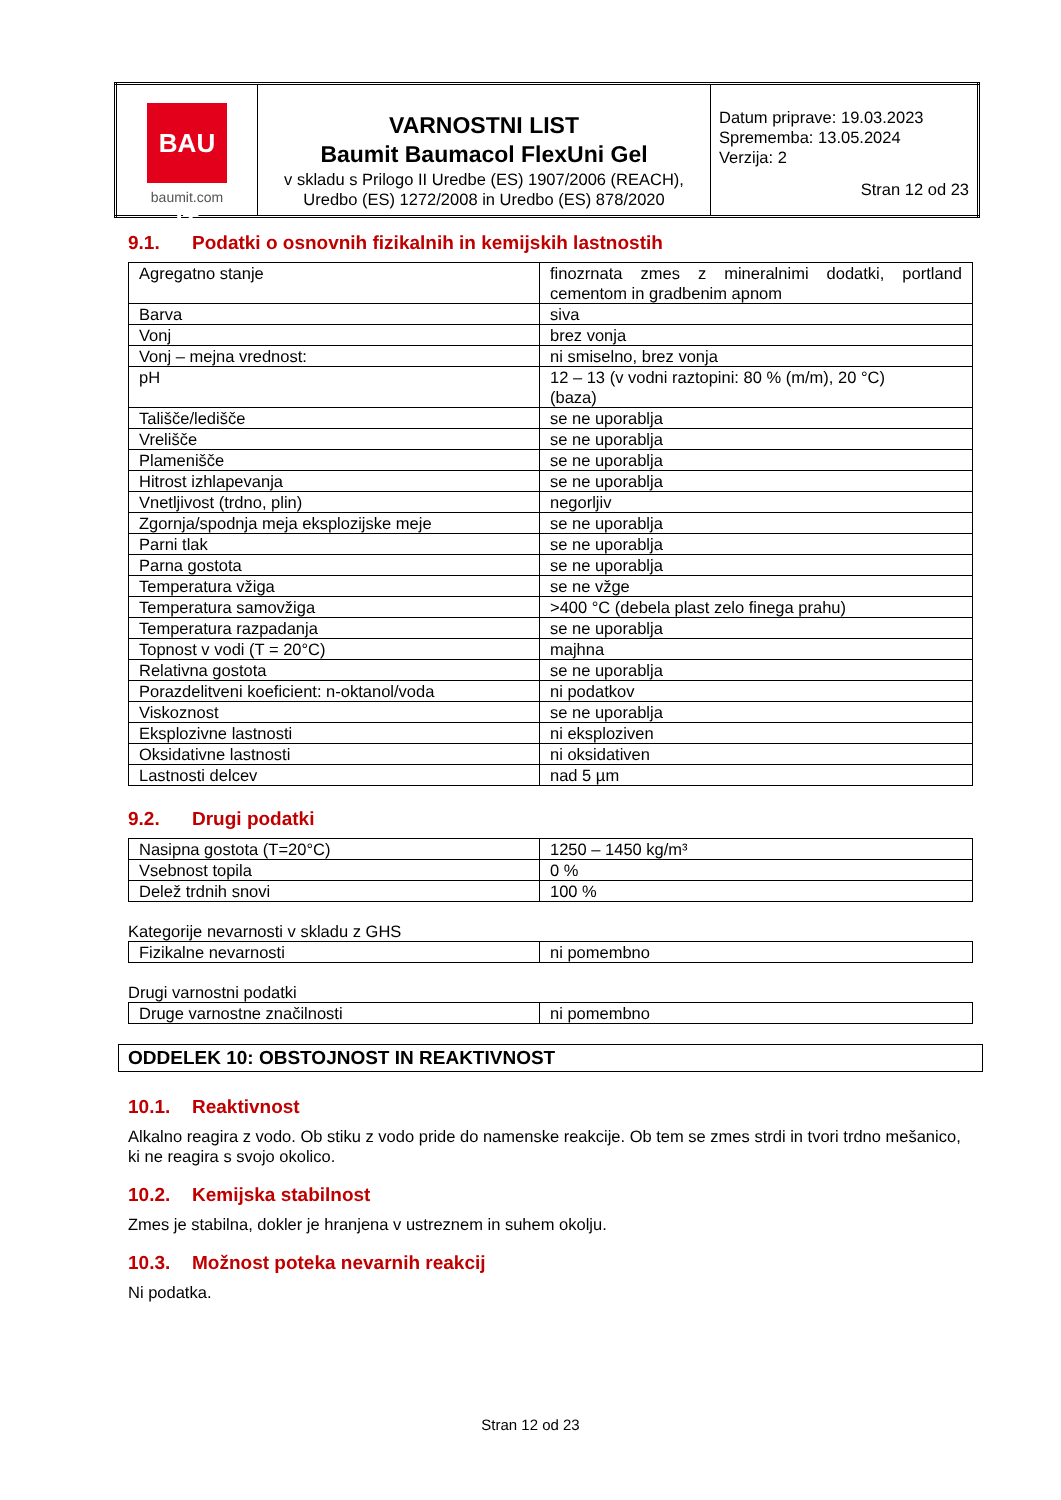| BAU IT baumit.com | VARNOSTNI LIST Baumit Baumacol FlexUni Gel v skladu s Prilogo II Uredbe (ES) 1907/2006 (REACH), Uredbo (ES) 1272/2008 in Uredbo (ES) 878/2020 | Datum priprave: 19.03.2023 Sprememba: 13.05.2024 Verzija: 2 Stran 12 od 23 |
9.1. Podatki o osnovnih fizikalnih in kemijskih lastnostih
| Agregatno stanje | finozrnata zmes z mineralnimi dodatki, portland cementom in gradbenim apnom |
| Barva | siva |
| Vonj | brez vonja |
| Vonj – mejna vrednost: | ni smiselno, brez vonja |
| pH | 12 – 13 (v vodni raztopini: 80 % (m/m), 20 °C) (baza) |
| Tališče/ledišče | se ne uporablja |
| Vrelišče | se ne uporablja |
| Plamenišče | se ne uporablja |
| Hitrost izhlapevanja | se ne uporablja |
| Vnetljivost (trdno, plin) | negorljiv |
| Zgornja/spodnja meja eksplozijske meje | se ne uporablja |
| Parni tlak | se ne uporablja |
| Parna gostota | se ne uporablja |
| Temperatura vžiga | se ne vžge |
| Temperatura samovžiga | >400 °C (debela plast zelo finega prahu) |
| Temperatura razpadanja | se ne uporablja |
| Topnost v vodi (T = 20°C) | majhna |
| Relativna gostota | se ne uporablja |
| Porazdelitveni koeficient: n-oktanol/voda | ni podatkov |
| Viskoznost | se ne uporablja |
| Eksplozivne lastnosti | ni eksploziven |
| Oksidativne lastnosti | ni oksidativen |
| Lastnosti delcev | nad 5 µm |
9.2. Drugi podatki
| Nasipna gostota (T=20°C) | 1250 – 1450 kg/m³ |
| Vsebnost topila | 0 % |
| Delež trdnih snovi | 100 % |
Kategorije nevarnosti v skladu z GHS
| Fizikalne nevarnosti | ni pomembno |
Drugi varnostni podatki
| Druge varnostne značilnosti | ni pomembno |
ODDELEK 10: OBSTOJNOST IN REAKTIVNOST
10.1. Reaktivnost
Alkalno reagira z vodo. Ob stiku z vodo pride do namenske reakcije. Ob tem se zmes strdi in tvori trdno mešanico, ki ne reagira s svojo okolico.
10.2. Kemijska stabilnost
Zmes je stabilna, dokler je hranjena v ustreznem in suhem okolju.
10.3. Možnost poteka nevarnih reakcij
Ni podatka.
Stran 12 od 23